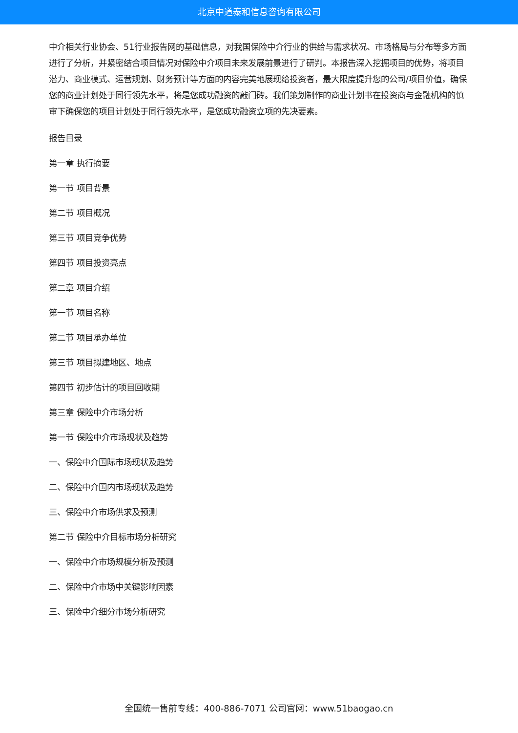北京中道泰和信息咨询有限公司
中介相关行业协会、51行业报告网的基础信息，对我国保险中介行业的供给与需求状况、市场格局与分布等多方面进行了分析，并紧密结合项目情况对保险中介项目未来发展前景进行了研判。本报告深入挖掘项目的优势，将项目潜力、商业模式、运营规划、财务预计等方面的内容完美地展现给投资者，最大限度提升您的公司/项目价值，确保您的商业计划处于同行领先水平，将是您成功融资的敲门砖。我们策划制作的商业计划书在投资商与金融机构的慎审下确保您的项目计划处于同行领先水平，是您成功融资立项的先决要素。
报告目录
第一章 执行摘要
第一节 项目背景
第二节 项目概况
第三节 项目竞争优势
第四节 项目投资亮点
第二章 项目介绍
第一节 项目名称
第二节 项目承办单位
第三节 项目拟建地区、地点
第四节 初步估计的项目回收期
第三章 保险中介市场分析
第一节 保险中介市场现状及趋势
一、保险中介国际市场现状及趋势
二、保险中介国内市场现状及趋势
三、保险中介市场供求及预测
第二节 保险中介目标市场分析研究
一、保险中介市场规模分析及预测
二、保险中介市场中关键影响因素
三、保险中介细分市场分析研究
全国统一售前专线：400-886-7071 公司官网：www.51baogao.cn